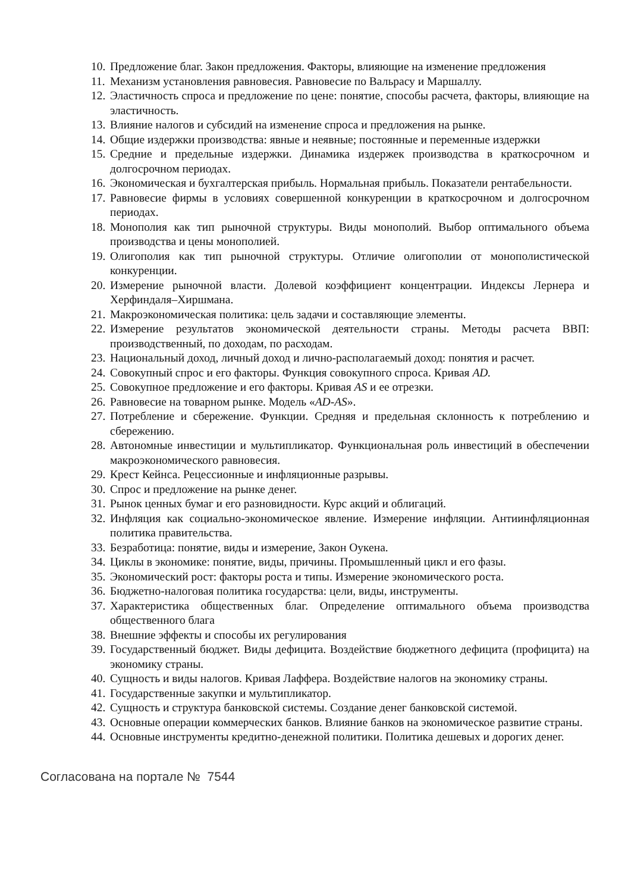10. Предложение благ. Закон предложения. Факторы, влияющие на изменение предложения
11. Механизм установления равновесия. Равновесие по Вальрасу и Маршаллу.
12. Эластичность спроса и предложение по цене: понятие, способы расчета, факторы, влияющие на эластичность.
13. Влияние налогов и субсидий на изменение спроса и предложения на рынке.
14. Общие издержки производства: явные и неявные; постоянные и переменные издержки
15. Средние и предельные издержки. Динамика издержек производства в краткосрочном и долгосрочном периодах.
16. Экономическая и бухгалтерская прибыль. Нормальная прибыль. Показатели рентабельности.
17. Равновесие фирмы в условиях совершенной конкуренции в краткосрочном и долгосрочном периодах.
18. Монополия как тип рыночной структуры. Виды монополий. Выбор оптимального объема производства и цены монополией.
19. Олигополия как тип рыночной структуры. Отличие олигополии от монополистической конкуренции.
20. Измерение рыночной власти. Долевой коэффициент концентрации. Индексы Лернера и Херфиндаля–Хиршмана.
21. Макроэкономическая политика: цель задачи и составляющие элементы.
22. Измерение результатов экономической деятельности страны. Методы расчета ВВП: производственный, по доходам, по расходам.
23. Национальный доход, личный доход и лично-располагаемый доход: понятия и расчет.
24. Совокупный спрос и его факторы. Функция совокупного спроса. Кривая AD.
25. Совокупное предложение и его факторы. Кривая AS и ее отрезки.
26. Равновесие на товарном рынке. Модель «AD-AS».
27. Потребление и сбережение. Функции. Средняя и предельная склонность к потреблению и сбережению.
28. Автономные инвестиции и мультипликатор. Функциональная роль инвестиций в обеспечении макроэкономического равновесия.
29. Крест Кейнса. Рецессионные и инфляционные разрывы.
30. Спрос и предложение на рынке денег.
31. Рынок ценных бумаг и его разновидности. Курс акций и облигаций.
32. Инфляция как социально-экономическое явление. Измерение инфляции. Антиинфляционная политика правительства.
33. Безработица: понятие, виды и измерение, Закон Оукена.
34. Циклы в экономике: понятие, виды, причины. Промышленный цикл и его фазы.
35. Экономический рост: факторы роста и типы. Измерение экономического роста.
36. Бюджетно-налоговая политика государства: цели, виды, инструменты.
37. Характеристика общественных благ. Определение оптимального объема производства общественного блага
38. Внешние эффекты и способы их регулирования
39. Государственный бюджет. Виды дефицита. Воздействие бюджетного дефицита (профицита) на экономику страны.
40. Сущность и виды налогов. Кривая Лаффера. Воздействие налогов на экономику страны.
41. Государственные закупки и мультипликатор.
42. Сущность и структура банковской системы. Создание денег банковской системой.
43. Основные операции коммерческих банков. Влияние банков на экономическое развитие страны.
44. Основные инструменты кредитно-денежной политики. Политика дешевых и дорогих денег.
Согласована на портале № 7544